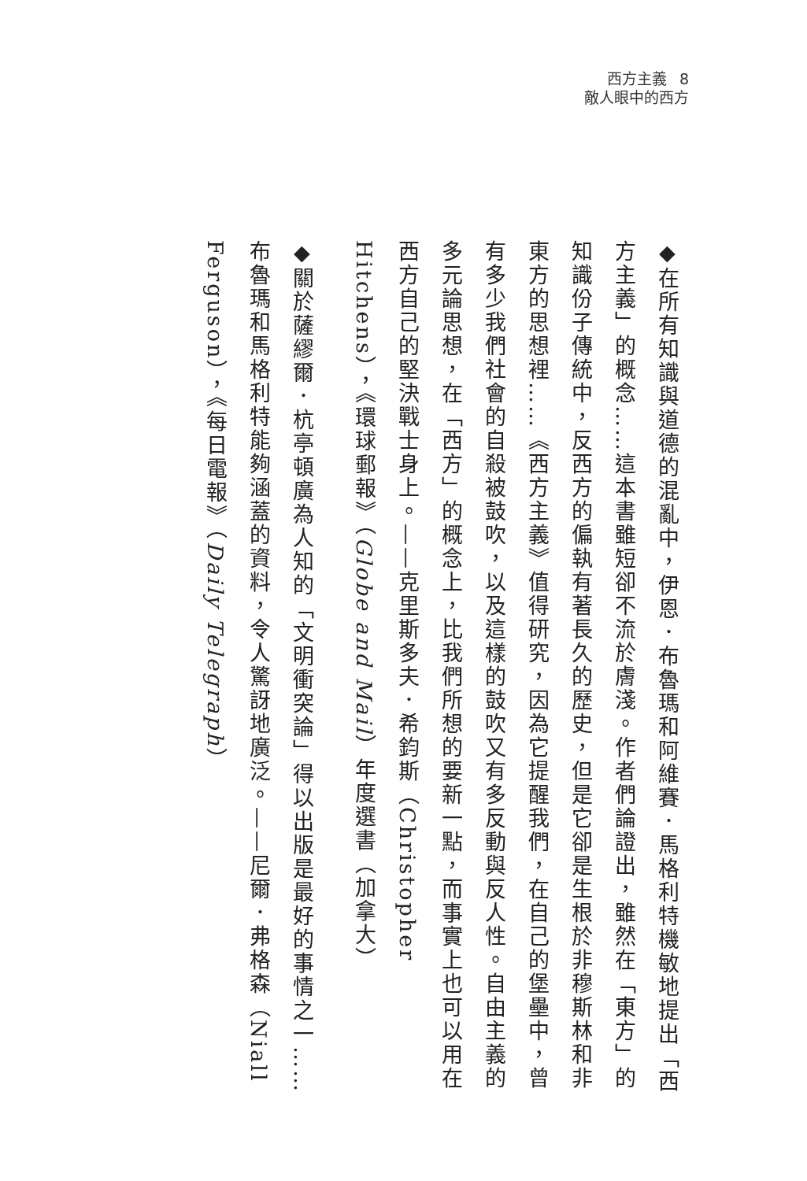西方主義 8
敵人眼中的西方
◆在所有知識與道德的混亂中，伊恩．布魯瑪和阿維賽．馬格利特機敏地提出「西方主義」的概念……這本書雖短卻不流於膚淺。作者們論證出，雖然在「東方」的知識份子傳統中，反西方的偏執有著長久的歷史，但是它卻是生根於非穆斯林和非東方的思想裡……《西方主義》值得研究，因為它提醒我們，在自己的堡壘中，曾有多少我們社會的自殺被鼓吹，以及這樣的鼓吹又有多反動與反人性。自由主義的多元論思想，在「西方」的概念上，比我們所想的要新一點，而事實上也可以用在西方自己的堅決戰士身上。——克里斯多夫．希鈞斯（Christopher Hitchens），《環球郵報》（Globe and Mail）年度選書（加拿大）
◆關於薩繆爾．杭亭頓廣為人知的「文明衝突論」得以出版是最好的事情之一……布魯瑪和馬格利特能夠涵蓋的資料，令人驚訝地廣泛。——尼爾．弗格森（Niall Ferguson），《每日電報》（Daily Telegraph）